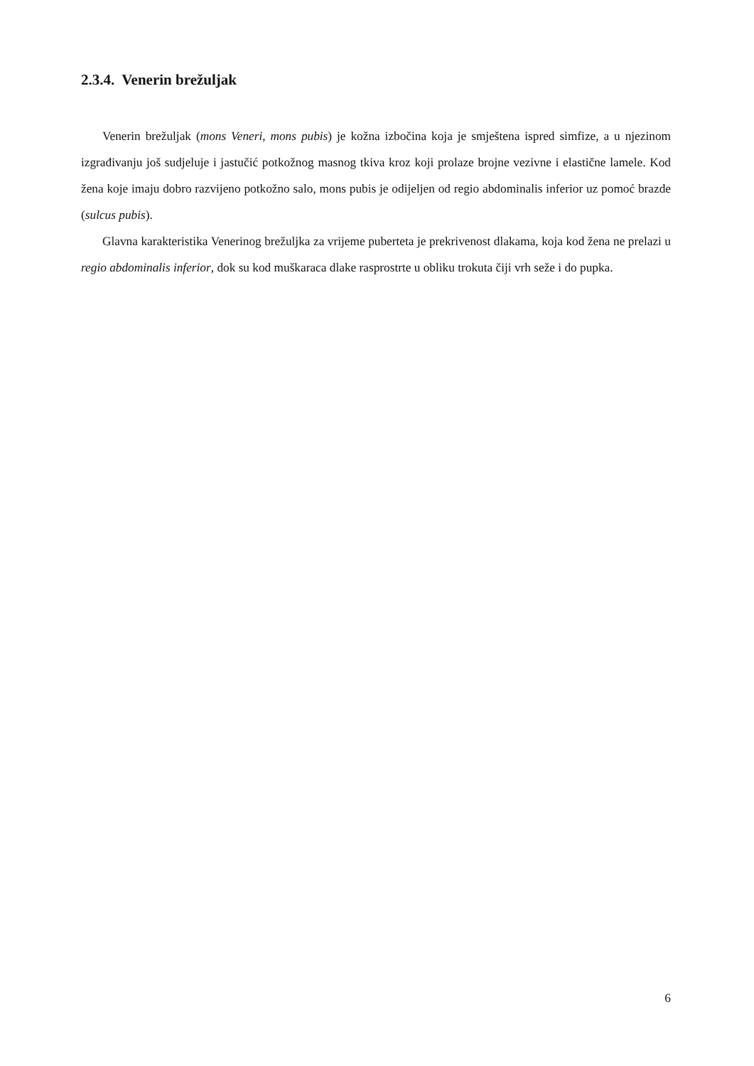2.3.4. Venerin brežuljak
Venerin brežuljak (mons Veneri, mons pubis) je kožna izbočina koja je smještena ispred simfize, a u njezinom izgrađivanju još sudjeluje i jastučić potkožnog masnog tkiva kroz koji prolaze brojne vezivne i elastične lamele. Kod žena koje imaju dobro razvijeno potkožno salo, mons pubis je odijeljen od regio abdominalis inferior uz pomoć brazde (sulcus pubis).
Glavna karakteristika Venerinog brežuljka za vrijeme puberteta je prekrivenost dlakama, koja kod žena ne prelazi u regio abdominalis inferior, dok su kod muškaraca dlake rasprostrte u obliku trokuta čiji vrh seže i do pupka.
6